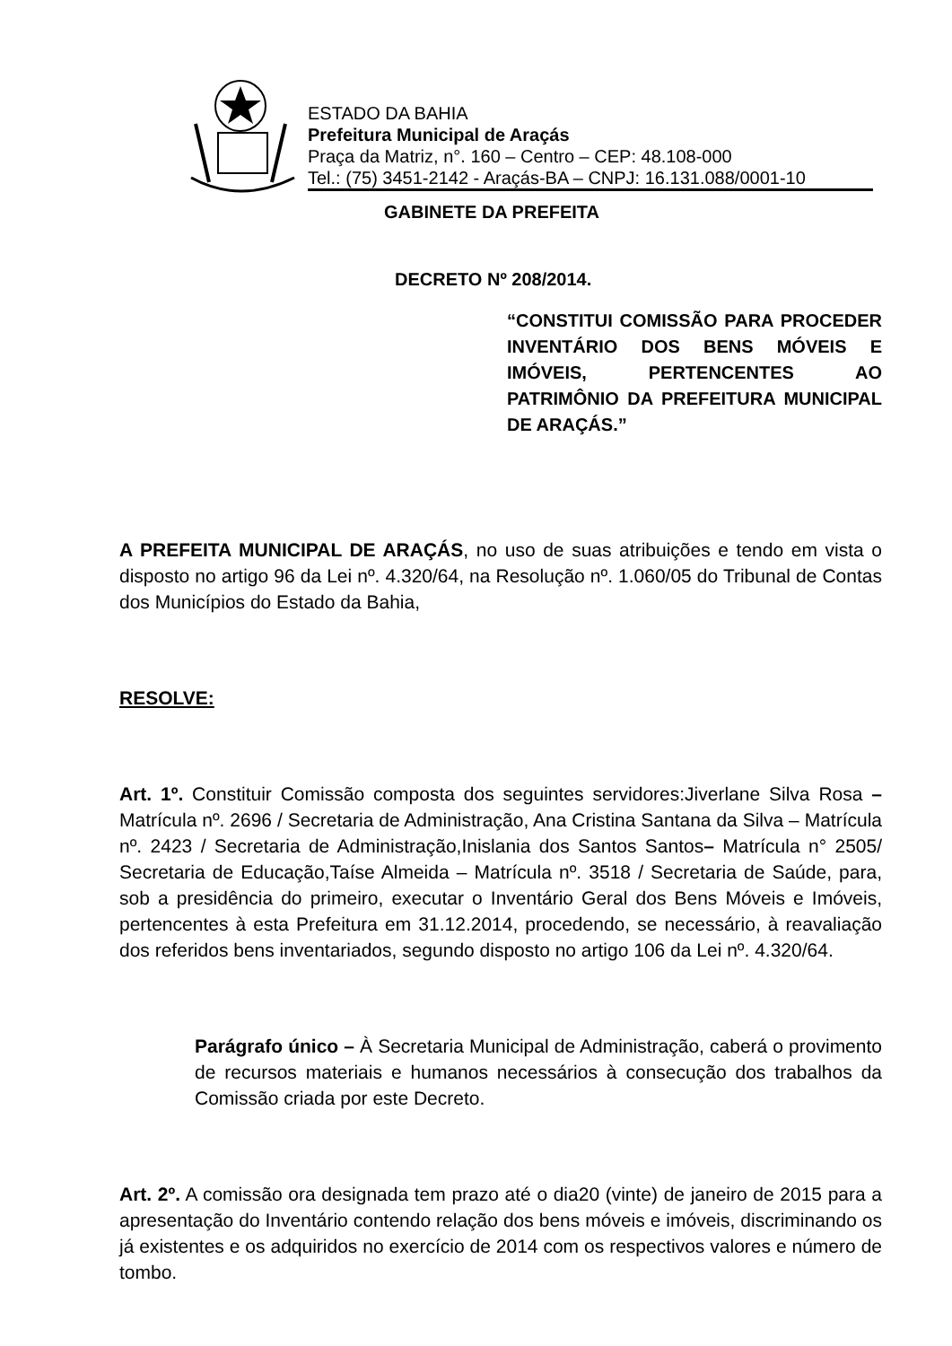ESTADO DA BAHIA
Prefeitura Municipal de Araçás
Praça da Matriz, n°. 160 – Centro – CEP: 48.108-000
Tel.: (75) 3451-2142 - Araçás-BA – CNPJ: 16.131.088/0001-10
GABINETE DA PREFEITA
DECRETO Nº 208/2014.
“CONSTITUI COMISSÃO PARA PROCEDER INVENTÁRIO DOS BENS MÓVEIS E IMÓVEIS, PERTENCENTES AO PATRIMÔNIO DA PREFEITURA MUNICIPAL DE ARAÇÁS.”
A PREFEITA MUNICIPAL DE ARAÇÁS, no uso de suas atribuições e tendo em vista o disposto no artigo 96 da Lei nº. 4.320/64, na Resolução nº. 1.060/05 do Tribunal de Contas dos Municípios do Estado da Bahia,
RESOLVE:
Art. 1º. Constituir Comissão composta dos seguintes servidores:Jiverlane Silva Rosa – Matrícula nº. 2696 / Secretaria de Administração, Ana Cristina Santana da Silva – Matrícula nº. 2423 / Secretaria de Administração,Inislania dos Santos Santos– Matrícula n° 2505/ Secretaria de Educação,Taíse Almeida – Matrícula nº. 3518 / Secretaria de Saúde, para, sob a presidência do primeiro, executar o Inventário Geral dos Bens Móveis e Imóveis, pertencentes à esta Prefeitura em 31.12.2014, procedendo, se necessário, à reavaliação dos referidos bens inventariados, segundo disposto no artigo 106 da Lei nº. 4.320/64.
Parágrafo único – À Secretaria Municipal de Administração, caberá o provimento de recursos materiais e humanos necessários à consecução dos trabalhos da Comissão criada por este Decreto.
Art. 2º. A comissão ora designada tem prazo até o dia20 (vinte) de janeiro de 2015 para a apresentação do Inventário contendo relação dos bens móveis e imóveis, discriminando os já existentes e os adquiridos no exercício de 2014 com os respectivos valores e número de tombo.